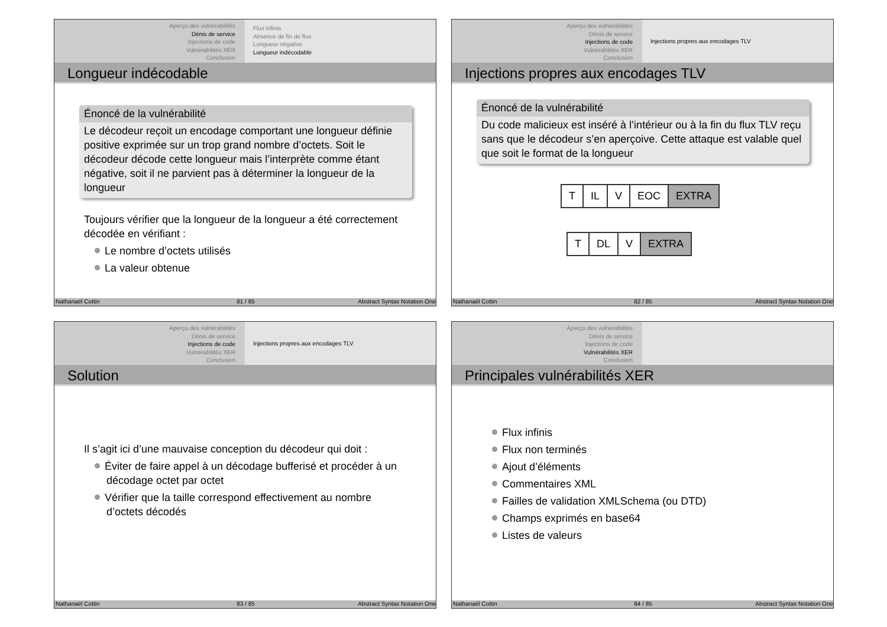Aperçu des vulnérabilités
Dénis de service
Injections de code
Vulnérabilités XER
Conclusion
Flux infinis
Absence de fin de flux
Longueur négative
Longueur indécodable
Longueur indécodable
Énoncé de la vulnérabilité
Le décodeur reçoit un encodage comportant une longueur définie positive exprimée sur un trop grand nombre d’octets. Soit le décodeur décode cette longueur mais l’interprète comme étant négative, soit il ne parvient pas à déterminer la longueur de la longueur
Toujours vérifier que la longueur de la longueur a été correctement décodée en vérifiant :
Le nombre d’octets utilisés
La valeur obtenue
Nathanaël Cottin 81 / 85 Abstract Syntax Notation One
Aperçu des vulnérabilités
Dénis de service
Injections de code
Vulnérabilités XER
Conclusion
Injections propres aux encodages TLV
Injections propres aux encodages TLV
Énoncé de la vulnérabilité
Du code malicieux est inséré à l’intérieur ou à la fin du flux TLV reçu sans que le décodeur s’en aperçoive. Cette attaque est valable quel que soit le format de la longueur
T IL V EOC EXTRA
T DL V EXTRA
Nathanaël Cottin 82 / 85 Abstract Syntax Notation One
Aperçu des vulnérabilités
Dénis de service
Injections de code
Vulnérabilités XER
Conclusion
Injections propres aux encodages TLV
Solution
Il s’agit ici d’une mauvaise conception du décodeur qui doit :
Éviter de faire appel à un décodage bufferisé et procéder à un décodage octet par octet
Vérifier que la taille correspond effectivement au nombre d’octets décodés
Nathanaël Cottin 83 / 85 Abstract Syntax Notation One
Aperçu des vulnérabilités
Dénis de service
Injections de code
Vulnérabilités XER
Conclusion
Principales vulnérabilités XER
Flux infinis
Flux non terminés
Ajout d’éléments
Commentaires XML
Failles de validation XMLSchema (ou DTD)
Champs exprimés en base64
Listes de valeurs
Nathanaël Cottin 84 / 85 Abstract Syntax Notation One